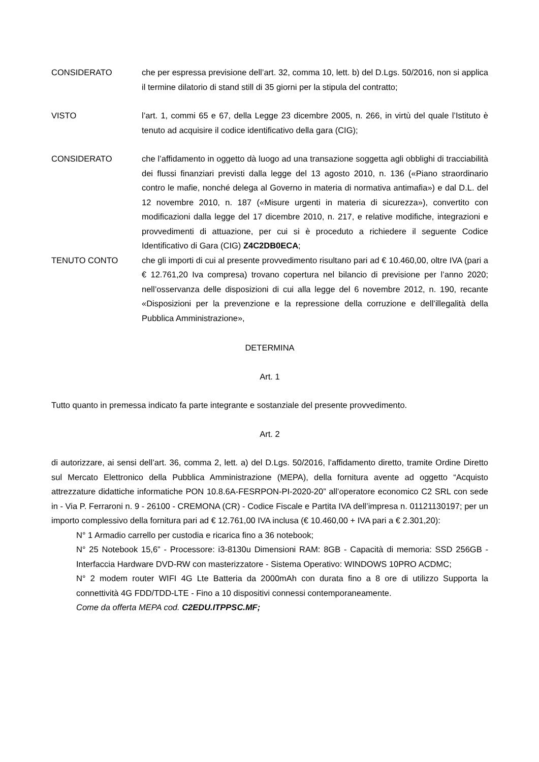CONSIDERATO che per espressa previsione dell’art. 32, comma 10, lett. b) del D.Lgs. 50/2016, non si applica il termine dilatorio di stand still di 35 giorni per la stipula del contratto;
VISTO l’art. 1, commi 65 e 67, della Legge 23 dicembre 2005, n. 266, in virtù del quale l’Istituto è tenuto ad acquisire il codice identificativo della gara (CIG);
CONSIDERATO che l’affidamento in oggetto dà luogo ad una transazione soggetta agli obblighi di tracciabilità dei flussi finanziari previsti dalla legge del 13 agosto 2010, n. 136 («Piano straordinario contro le mafie, nonché delega al Governo in materia di normativa antimafia») e dal D.L. del 12 novembre 2010, n. 187 («Misure urgenti in materia di sicurezza»), convertito con modificazioni dalla legge del 17 dicembre 2010, n. 217, e relative modifiche, integrazioni e provvedimenti di attuazione, per cui si è proceduto a richiedere il seguente Codice Identificativo di Gara (CIG) Z4C2DB0ECA;
TENUTO CONTO che gli importi di cui al presente provvedimento risultano pari ad € 10.460,00, oltre IVA (pari a € 12.761,20 Iva compresa) trovano copertura nel bilancio di previsione per l’anno 2020; nell’osservanza delle disposizioni di cui alla legge del 6 novembre 2012, n. 190, recante «Disposizioni per la prevenzione e la repressione della corruzione e dell’illegalità della Pubblica Amministrazione»,
DETERMINA
Art. 1
Tutto quanto in premessa indicato fa parte integrante e sostanziale del presente provvedimento.
Art. 2
di autorizzare, ai sensi dell’art. 36, comma 2, lett. a) del D.Lgs. 50/2016, l’affidamento diretto, tramite Ordine Diretto sul Mercato Elettronico della Pubblica Amministrazione (MEPA), della fornitura avente ad oggetto “Acquisto attrezzature didattiche informatiche PON 10.8.6A-FESRPON-PI-2020-20” all’operatore economico C2 SRL con sede in - Via P. Ferraroni n. 9 - 26100 - CREMONA (CR) - Codice Fiscale e Partita IVA dell’impresa n. 01121130197; per un importo complessivo della fornitura pari ad € 12.761,00 IVA inclusa (€ 10.460,00 + IVA pari a € 2.301,20):
N° 1 Armadio carrello per custodia e ricarica fino a 36 notebook;
N° 25 Notebook 15,6” - Processore: i3-8130u Dimensioni RAM: 8GB - Capacità di memoria: SSD 256GB - Interfaccia Hardware DVD-RW con masterizzatore - Sistema Operativo: WINDOWS 10PRO ACDMC;
N° 2 modem router WIFI 4G Lte Batteria da 2000mAh con durata fino a 8 ore di utilizzo Supporta la connettività 4G FDD/TDD-LTE - Fino a 10 dispositivi connessi contemporaneamente.
Come da offerta MEPA cod. C2EDU.ITPPSC.MF;